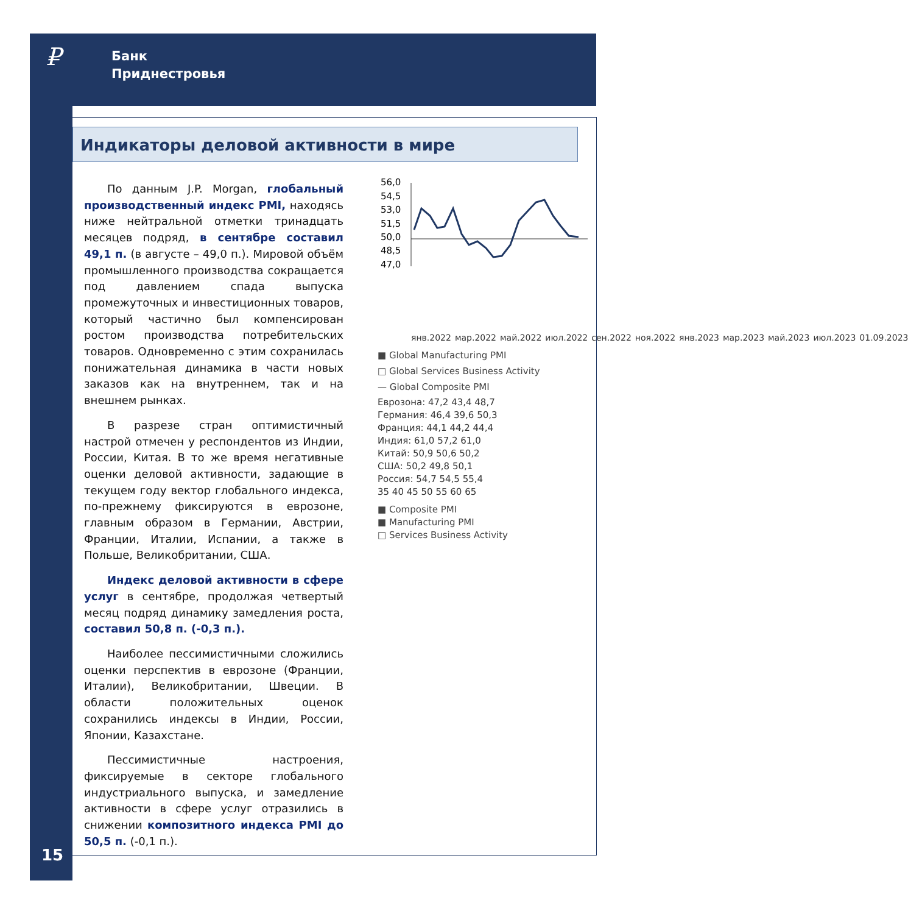₽
Банк
Приднестровья
Индикаторы деловой активности в мире
По данным J.P. Morgan, глобальный производственный индекс PMI, находясь ниже нейтральной отметки тринадцать месяцев подряд, в сентябре составил 49,1 п. (в августе – 49,0 п.). Мировой объём промышленного производства сокращается под давлением спада выпуска промежуточных и инвестиционных товаров, который частично был компенсирован ростом производства потребительских товаров. Одновременно с этим сохранилась понижательная динамика в части новых заказов как на внутреннем, так и на внешнем рынках.
В разрезе стран оптимистичный настрой отмечен у респондентов из Индии, России, Китая. В то же время негативные оценки деловой активности, задающие в текущем году вектор глобального индекса, по-прежнему фиксируются в еврозоне, главным образом в Германии, Австрии, Франции, Италии, Испании, а также в Польше, Великобритании, США.
Индекс деловой активности в сфере услуг в сентябре, продолжая четвертый месяц подряд динамику замедления роста, составил 50,8 п. (-0,3 п.).
Наиболее пессимистичными сложились оценки перспектив в еврозоне (Франции, Италии), Великобритании, Швеции. В области положительных оценок сохранились индексы в Индии, России, Японии, Казахстане.
Пессимистичные настроения, фиксируемые в секторе глобального индустриального выпуска, и замедление активности в сфере услуг отразились в снижении композитного индекса PMI до 50,5 п. (-0,1 п.).
56,0
54,5
53,0
51,5
50,0
48,5
47,0
янв.2022 мар.2022 май.2022 июл.2022 сен.2022 ноя.2022 янв.2023 мар.2023 май.2023 июл.2023 01.09.2023
■ Global Manufacturing PMI
□ Global Services Business Activity
— Global Composite PMI
Еврозона: 47,2 43,4 48,7
Германия: 46,4 39,6 50,3
Франция: 44,1 44,2 44,4
Индия: 61,0 57,2 61,0
Китай: 50,9 50,6 50,2
США: 50,2 49,8 50,1
Россия: 54,7 54,5 55,4
35 40 45 50 55 60 65
■ Composite PMI
■ Manufacturing PMI
□ Services Business Activity
15